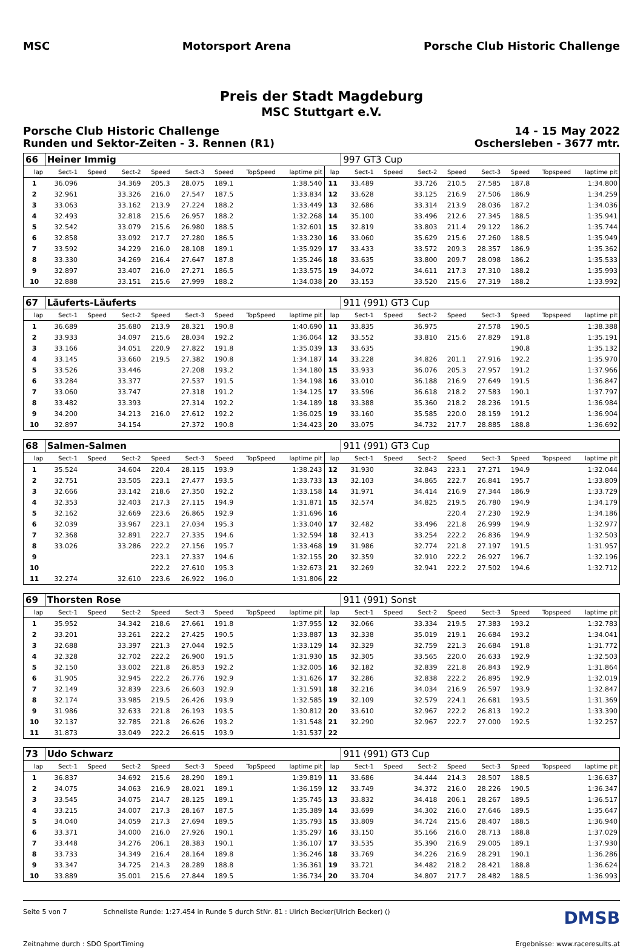MSC Motorsport Arena Porsche Club Historic Challenge
Preis der Stadt Magdeburg
MSC Stuttgart e.V.
Porsche Club Historic Challenge 14 - 15 May 2022
Runden und Sektor-Zeiten - 3. Rennen (R1) Oschersleben - 3677 mtr.
| 66 | Heiner Immig | | | | | | | | | 997 GT3 Cup | | | | | | | |
| lap | Sect-1 | Speed | Sect-2 | Speed | Sect-3 | Speed | TopSpeed | laptime pit | lap | Sect-1 | Speed | Sect-2 | Speed | Sect-3 | Speed | Topspeed | laptime pit |
| 1 | 36.096 | | 34.369 | 205.3 | 28.075 | 189.1 | | 1:38.540 | 11 | 33.489 | | 33.726 | 210.5 | 27.585 | 187.8 | | 1:34.800 |
| 2 | 32.961 | | 33.326 | 216.0 | 27.547 | 187.5 | | 1:33.834 | 12 | 33.628 | | 33.125 | 216.9 | 27.506 | 186.9 | | 1:34.259 |
| 3 | 33.063 | | 33.162 | 213.9 | 27.224 | 188.2 | | 1:33.449 | 13 | 32.686 | | 33.314 | 213.9 | 28.036 | 187.2 | | 1:34.036 |
| 4 | 32.493 | | 32.818 | 215.6 | 26.957 | 188.2 | | 1:32.268 | 14 | 35.100 | | 33.496 | 212.6 | 27.345 | 188.5 | | 1:35.941 |
| 5 | 32.542 | | 33.079 | 215.6 | 26.980 | 188.5 | | 1:32.601 | 15 | 32.819 | | 33.803 | 211.4 | 29.122 | 186.2 | | 1:35.744 |
| 6 | 32.858 | | 33.092 | 217.7 | 27.280 | 186.5 | | 1:33.230 | 16 | 33.060 | | 35.629 | 215.6 | 27.260 | 188.5 | | 1:35.949 |
| 7 | 33.592 | | 34.229 | 216.0 | 28.108 | 189.1 | | 1:35.929 | 17 | 33.433 | | 33.572 | 209.3 | 28.357 | 186.9 | | 1:35.362 |
| 8 | 33.330 | | 34.269 | 216.4 | 27.647 | 187.8 | | 1:35.246 | 18 | 33.635 | | 33.800 | 209.7 | 28.098 | 186.2 | | 1:35.533 |
| 9 | 32.897 | | 33.407 | 216.0 | 27.271 | 186.5 | | 1:33.575 | 19 | 34.072 | | 34.611 | 217.3 | 27.310 | 188.2 | | 1:35.993 |
| 10 | 32.888 | | 33.151 | 215.6 | 27.999 | 188.2 | | 1:34.038 | 20 | 33.153 | | 33.520 | 215.6 | 27.319 | 188.2 | | 1:33.992 |
| 67 | Läuferts-Läuferts | | | | | | | | | 911 (991) GT3 Cup | | | | | | | |
| lap | Sect-1 | Speed | Sect-2 | Speed | Sect-3 | Speed | TopSpeed | laptime pit | lap | Sect-1 | Speed | Sect-2 | Speed | Sect-3 | Speed | Topspeed | laptime pit |
| 1 | 36.689 | | 35.680 | 213.9 | 28.321 | 190.8 | | 1:40.690 | 11 | 33.835 | | 36.975 | | 27.578 | 190.5 | | 1:38.388 |
| 2 | 33.933 | | 34.097 | 215.6 | 28.034 | 192.2 | | 1:36.064 | 12 | 33.552 | | 33.810 | 215.6 | 27.829 | 191.8 | | 1:35.191 |
| 3 | 33.166 | | 34.051 | 220.9 | 27.822 | 191.8 | | 1:35.039 | 13 | 33.635 | | | | | 190.8 | | 1:35.132 |
| 4 | 33.145 | | 33.660 | 219.5 | 27.382 | 190.8 | | 1:34.187 | 14 | 33.228 | | 34.826 | 201.1 | 27.916 | 192.2 | | 1:35.970 |
| 5 | 33.526 | | 33.446 | | 27.208 | 193.2 | | 1:34.180 | 15 | 33.933 | | 36.076 | 205.3 | 27.957 | 191.2 | | 1:37.966 |
| 6 | 33.284 | | 33.377 | | 27.537 | 191.5 | | 1:34.198 | 16 | 33.010 | | 36.188 | 216.9 | 27.649 | 191.5 | | 1:36.847 |
| 7 | 33.060 | | 33.747 | | 27.318 | 191.2 | | 1:34.125 | 17 | 33.596 | | 36.618 | 218.2 | 27.583 | 190.1 | | 1:37.797 |
| 8 | 33.482 | | 33.393 | | 27.314 | 192.2 | | 1:34.189 | 18 | 33.388 | | 35.360 | 218.2 | 28.236 | 191.5 | | 1:36.984 |
| 9 | 34.200 | | 34.213 | 216.0 | 27.612 | 192.2 | | 1:36.025 | 19 | 33.160 | | 35.585 | 220.0 | 28.159 | 191.2 | | 1:36.904 |
| 10 | 32.897 | | 34.154 | | 27.372 | 190.8 | | 1:34.423 | 20 | 33.075 | | 34.732 | 217.7 | 28.885 | 188.8 | | 1:36.692 |
| 68 | Salmen-Salmen | | | | | | | | | 911 (991) GT3 Cup | | | | | | | |
| lap | Sect-1 | Speed | Sect-2 | Speed | Sect-3 | Speed | TopSpeed | laptime pit | lap | Sect-1 | Speed | Sect-2 | Speed | Sect-3 | Speed | Topspeed | laptime pit |
| 1 | 35.524 | | 34.604 | 220.4 | 28.115 | 193.9 | | 1:38.243 | 12 | 31.930 | | 32.843 | 223.1 | 27.271 | 194.9 | | 1:32.044 |
| 2 | 32.751 | | 33.505 | 223.1 | 27.477 | 193.5 | | 1:33.733 | 13 | 32.103 | | 34.865 | 222.7 | 26.841 | 195.7 | | 1:33.809 |
| 3 | 32.666 | | 33.142 | 218.6 | 27.350 | 192.2 | | 1:33.158 | 14 | 31.971 | | 34.414 | 216.9 | 27.344 | 186.9 | | 1:33.729 |
| 4 | 32.353 | | 32.403 | 217.3 | 27.115 | 194.9 | | 1:31.871 | 15 | 32.574 | | 34.825 | 219.5 | 26.780 | 194.9 | | 1:34.179 |
| 5 | 32.162 | | 32.669 | 223.6 | 26.865 | 192.9 | | 1:31.696 | 16 | | | | 220.4 | 27.230 | 192.9 | | 1:34.186 |
| 6 | 32.039 | | 33.967 | 223.1 | 27.034 | 195.3 | | 1:33.040 | 17 | 32.482 | | 33.496 | 221.8 | 26.999 | 194.9 | | 1:32.977 |
| 7 | 32.368 | | 32.891 | 222.7 | 27.335 | 194.6 | | 1:32.594 | 18 | 32.413 | | 33.254 | 222.2 | 26.836 | 194.9 | | 1:32.503 |
| 8 | 33.026 | | 33.286 | 222.2 | 27.156 | 195.7 | | 1:33.468 | 19 | 31.986 | | 32.774 | 221.8 | 27.197 | 191.5 | | 1:31.957 |
| 9 | | | | 223.1 | 27.337 | 194.6 | | 1:32.155 | 20 | 32.359 | | 32.910 | 222.2 | 26.927 | 196.7 | | 1:32.196 |
| 10 | | | | 222.2 | 27.610 | 195.3 | | 1:32.673 | 21 | 32.269 | | 32.941 | 222.2 | 27.502 | 194.6 | | 1:32.712 |
| 11 | 32.274 | | 32.610 | 223.6 | 26.922 | 196.0 | | 1:31.806 | 22 | | | | | | | | |
| 69 | Thorsten Rose | | | | | | | | | 911 (991) Sonst | | | | | | | |
| lap | Sect-1 | Speed | Sect-2 | Speed | Sect-3 | Speed | TopSpeed | laptime pit | lap | Sect-1 | Speed | Sect-2 | Speed | Sect-3 | Speed | Topspeed | laptime pit |
| 1 | 35.952 | | 34.342 | 218.6 | 27.661 | 191.8 | | 1:37.955 | 12 | 32.066 | | 33.334 | 219.5 | 27.383 | 193.2 | | 1:32.783 |
| 2 | 33.201 | | 33.261 | 222.2 | 27.425 | 190.5 | | 1:33.887 | 13 | 32.338 | | 35.019 | 219.1 | 26.684 | 193.2 | | 1:34.041 |
| 3 | 32.688 | | 33.397 | 221.3 | 27.044 | 192.5 | | 1:33.129 | 14 | 32.329 | | 32.759 | 221.3 | 26.684 | 191.8 | | 1:31.772 |
| 4 | 32.328 | | 32.702 | 222.2 | 26.900 | 191.5 | | 1:31.930 | 15 | 32.305 | | 33.565 | 220.0 | 26.633 | 192.9 | | 1:32.503 |
| 5 | 32.150 | | 33.002 | 221.8 | 26.853 | 192.2 | | 1:32.005 | 16 | 32.182 | | 32.839 | 221.8 | 26.843 | 192.9 | | 1:31.864 |
| 6 | 31.905 | | 32.945 | 222.2 | 26.776 | 192.9 | | 1:31.626 | 17 | 32.286 | | 32.838 | 222.2 | 26.895 | 192.9 | | 1:32.019 |
| 7 | 32.149 | | 32.839 | 223.6 | 26.603 | 192.9 | | 1:31.591 | 18 | 32.216 | | 34.034 | 216.9 | 26.597 | 193.9 | | 1:32.847 |
| 8 | 32.174 | | 33.985 | 219.5 | 26.426 | 193.9 | | 1:32.585 | 19 | 32.109 | | 32.579 | 224.1 | 26.681 | 193.5 | | 1:31.369 |
| 9 | 31.986 | | 32.633 | 221.8 | 26.193 | 193.5 | | 1:30.812 | 20 | 33.610 | | 32.967 | 222.2 | 26.813 | 192.2 | | 1:33.390 |
| 10 | 32.137 | | 32.785 | 221.8 | 26.626 | 193.2 | | 1:31.548 | 21 | 32.290 | | 32.967 | 222.7 | 27.000 | 192.5 | | 1:32.257 |
| 11 | 31.873 | | 33.049 | 222.2 | 26.615 | 193.9 | | 1:31.537 | 22 | | | | | | | | |
| 73 | Udo Schwarz | | | | | | | | | 911 (991) GT3 Cup | | | | | | | |
| lap | Sect-1 | Speed | Sect-2 | Speed | Sect-3 | Speed | TopSpeed | laptime pit | lap | Sect-1 | Speed | Sect-2 | Speed | Sect-3 | Speed | Topspeed | laptime pit |
| 1 | 36.837 | | 34.692 | 215.6 | 28.290 | 189.1 | | 1:39.819 | 11 | 33.686 | | 34.444 | 214.3 | 28.507 | 188.5 | | 1:36.637 |
| 2 | 34.075 | | 34.063 | 216.9 | 28.021 | 189.1 | | 1:36.159 | 12 | 33.749 | | 34.372 | 216.0 | 28.226 | 190.5 | | 1:36.347 |
| 3 | 33.545 | | 34.075 | 214.7 | 28.125 | 189.1 | | 1:35.745 | 13 | 33.832 | | 34.418 | 206.1 | 28.267 | 189.5 | | 1:36.517 |
| 4 | 33.215 | | 34.007 | 217.3 | 28.167 | 187.5 | | 1:35.389 | 14 | 33.699 | | 34.302 | 216.0 | 27.646 | 189.5 | | 1:35.647 |
| 5 | 34.040 | | 34.059 | 217.3 | 27.694 | 189.5 | | 1:35.793 | 15 | 33.809 | | 34.724 | 215.6 | 28.407 | 188.5 | | 1:36.940 |
| 6 | 33.371 | | 34.000 | 216.0 | 27.926 | 190.1 | | 1:35.297 | 16 | 33.150 | | 35.166 | 216.0 | 28.713 | 188.8 | | 1:37.029 |
| 7 | 33.448 | | 34.276 | 206.1 | 28.383 | 190.1 | | 1:36.107 | 17 | 33.535 | | 35.390 | 216.9 | 29.005 | 189.1 | | 1:37.930 |
| 8 | 33.733 | | 34.349 | 216.4 | 28.164 | 189.8 | | 1:36.246 | 18 | 33.769 | | 34.226 | 216.9 | 28.291 | 190.1 | | 1:36.286 |
| 9 | 33.347 | | 34.725 | 214.3 | 28.289 | 188.8 | | 1:36.361 | 19 | 33.721 | | 34.482 | 218.2 | 28.421 | 188.8 | | 1:36.624 |
| 10 | 33.889 | | 35.001 | 215.6 | 27.844 | 189.5 | | 1:36.734 | 20 | 33.704 | | 34.807 | 217.7 | 28.482 | 188.5 | | 1:36.993 |
Seite 5 von 7 Schnellste Runde: 1:27.454 in Runde 5 durch StNr. 81 : Ulrich Becker(Ulrich Becker) () DMSB
Zeitnahme durch : SDO SportTiming Ergebnisse: www.raceresults.at